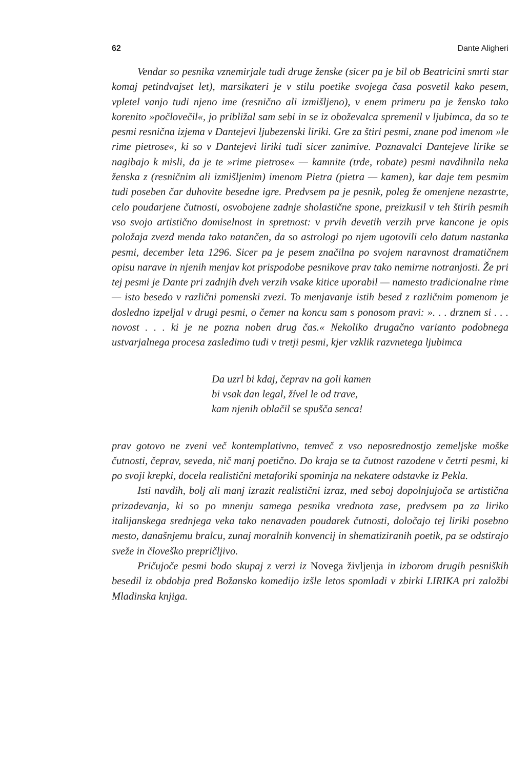62 Dante Aligheri
Vendar so pesnika vznemirjale tudi druge ženske (sicer pa je bil ob Beatricini smrti star komaj petindvajset let), marsikateri je v stilu poetike svojega časa posvetil kako pesem, vpletel vanjo tudi njeno ime (resnično ali izmišljeno), v enem primeru pa je žensko tako korenito »počlovečil«, jo približal sam sebi in se iz oboževalca spremenil v ljubimca, da so te pesmi resnična izjema v Dantejevi ljubezenski liriki. Gre za štiri pesmi, znane pod imenom »le rime pietrose«, ki so v Dantejevi liriki tudi sicer zanimive. Poznavalci Dantejeve lirike se nagibajo k misli, da je te »rime pietrose« — kamnite (trde, robate) pesmi navdihnila neka ženska z (resničnim ali izmišljenim) imenom Pietra (pietra — kamen), kar daje tem pesmim tudi poseben čar duhovite besedne igre. Predvsem pa je pesnik, poleg že omenjene nezastrte, celo poudarjene čutnosti, osvobojene zadnje sholastične spone, preizkusil v teh štirih pesmih vso svojo artistično domiselnost in spretnost: v prvih devetih verzih prve kancone je opis položaja zvezd menda tako natančen, da so astrologi po njem ugotovili celo datum nastanka pesmi, december leta 1296. Sicer pa je pesem značilna po svojem naravnost dramatičnem opisu narave in njenih menjav kot prispodobe pesnikove prav tako nemirne notranjosti. Že pri tej pesmi je Dante pri zadnjih dveh verzih vsake kitice uporabil — namesto tradicionalne rime — isto besedo v različni pomenski zvezi. To menjavanje istih besed z različnim pomenom je dosledno izpeljal v drugi pesmi, o čemer na koncu sam s ponosom pravi: ». . . drznem si . . . novost . . . ki je ne pozna noben drug čas.« Nekoliko drugačno varianto podobnega ustvarjalnega procesa zasledimo tudi v tretji pesmi, kjer vzklik razvnetega ljubimca
Da uzrl bi kdaj, čeprav na goli kamen
bi vsak dan legal, žível le od trave,
kam njenih oblačil se spušča senca!
prav gotovo ne zveni več kontemplativno, temveč z vso neposrednostjo zemeljske moške čutnosti, čeprav, seveda, nič manj poetično. Do kraja se ta čutnost razodene v četrti pesmi, ki po svoji krepki, docela realistični metaforiki spominja na nekatere odstavke iz Pekla.
Isti navdih, bolj ali manj izrazit realistični izraz, med seboj dopolnjujoča se artistična prizadevanja, ki so po mnenju samega pesnika vrednota zase, predvsem pa za liriko italijanskega srednjega veka tako nenavaden poudarek čutnosti, določajo tej liriki posebno mesto, današnjemu bralcu, zunaj moralnih konvencij in shematiziranih poetik, pa se odstirajo sveže in človeško prepričljivo.
Pričujoče pesmi bodo skupaj z verzi iz Novega življenja in izborom drugih pesniških besedil iz obdobja pred Božansko komedijo izšle letos spomladi v zbirki LIRIKA pri založbi Mladinska knjiga.